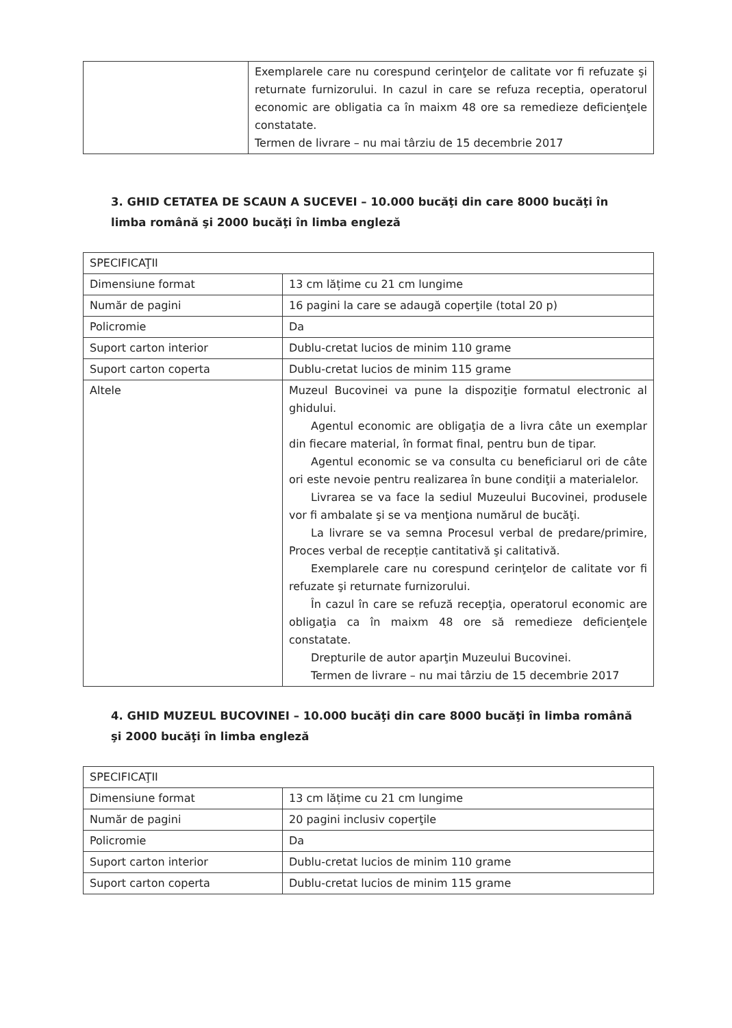| | Exemplarele care nu corespund cerinţelor de calitate vor fi refuzate şi returnate furnizorului. In cazul in care se refuza receptia, operatorul economic are obligatia ca în maixm 48 ore sa remedieze deficienţele constatate. Termen de livrare – nu mai târziu de 15 decembrie 2017 |
3. GHID CETATEA DE SCAUN A SUCEVEI – 10.000 bucăţi din care 8000 bucăţi în limba română şi 2000 bucăţi în limba engleză
| SPECIFICAŢII | |
| Dimensiune format | 13 cm lățime cu 21 cm lungime |
| Număr de pagini | 16 pagini la care se adaugă coperţile (total 20 p) |
| Policromie | Da |
| Suport carton interior | Dublu-cretat lucios de minim 110 grame |
| Suport carton coperta | Dublu-cretat lucios de minim 115 grame |
| Altele | Muzeul Bucovinei va pune la dispoziţie formatul electronic al ghidului. Agentul economic are obligaţia de a livra câte un exemplar din fiecare material, în format final, pentru bun de tipar. Agentul economic se va consulta cu beneficiarul ori de câte ori este nevoie pentru realizarea în bune condiţii a materialelor. Livrarea se va face la sediul Muzeului Bucovinei, produsele vor fi ambalate şi se va menţiona numărul de bucăţi. La livrare se va semna Procesul verbal de predare/primire, Proces verbal de recepție cantitativă şi calitativă. Exemplarele care nu corespund cerinţelor de calitate vor fi refuzate şi returnate furnizorului. În cazul în care se refuză recepţia, operatorul economic are obligaţia ca în maixm 48 ore să remedieze deficienţele constatate. Drepturile de autor aparţin Muzeului Bucovinei. Termen de livrare – nu mai târziu de 15 decembrie 2017 |
4. GHID MUZEUL BUCOVINEI – 10.000 bucăţi din care 8000 bucăţi în limba română şi 2000 bucăţi în limba engleză
| SPECIFICAŢII | |
| Dimensiune format | 13 cm lățime cu 21 cm lungime |
| Număr de pagini | 20 pagini inclusiv coperţile |
| Policromie | Da |
| Suport carton interior | Dublu-cretat lucios de minim 110 grame |
| Suport carton coperta | Dublu-cretat lucios de minim 115 grame |